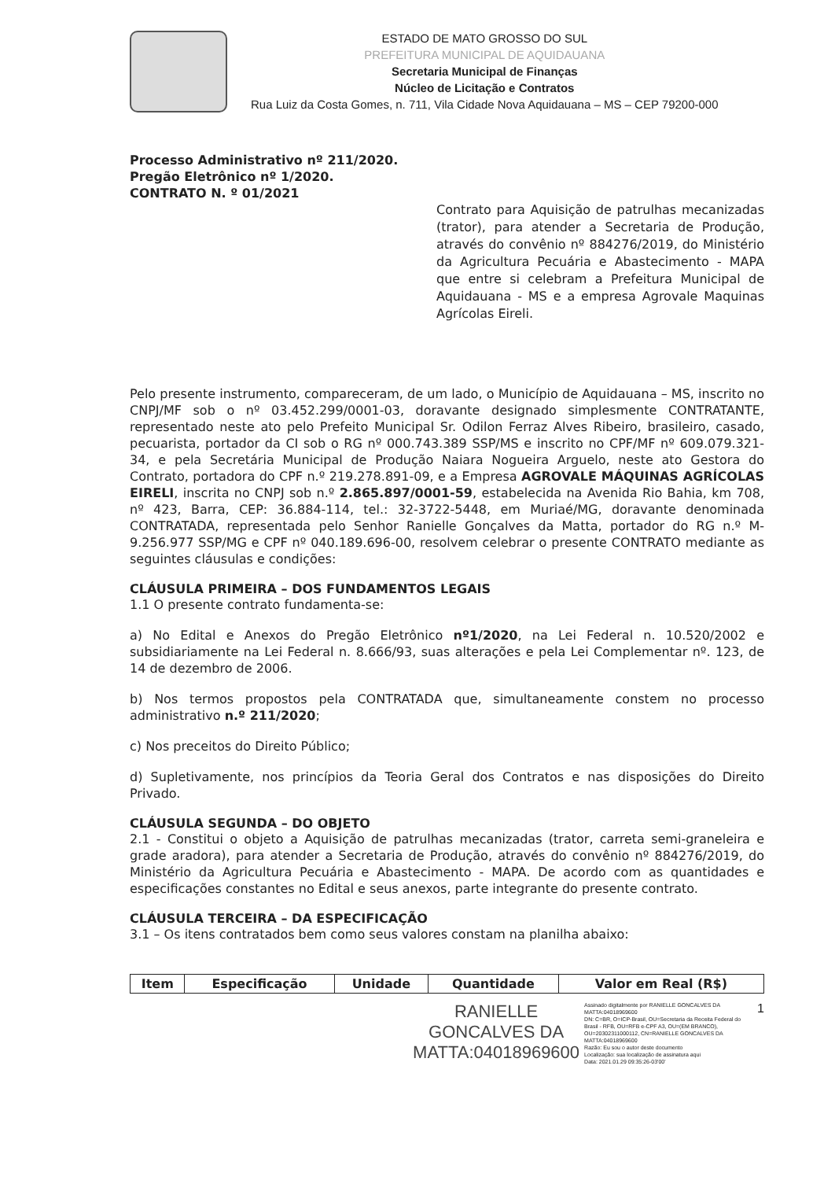ESTADO DE MATO GROSSO DO SUL
PREFEITURA MUNICIPAL DE AQUIDAUANA
Secretaria Municipal de Finanças
Núcleo de Licitação e Contratos
Rua Luiz da Costa Gomes, n. 711, Vila Cidade Nova Aquidauana – MS – CEP 79200-000
Processo Administrativo nº 211/2020.
Pregão Eletrônico nº 1/2020.
CONTRATO N. º 01/2021
Contrato para Aquisição de patrulhas mecanizadas (trator), para atender a Secretaria de Produção, através do convênio nº 884276/2019, do Ministério da Agricultura Pecuária e Abastecimento - MAPA que entre si celebram a Prefeitura Municipal de Aquidauana - MS e a empresa Agrovale Maquinas Agrícolas Eireli.
Pelo presente instrumento, compareceram, de um lado, o Município de Aquidauana – MS, inscrito no CNPJ/MF sob o nº 03.452.299/0001-03, doravante designado simplesmente CONTRATANTE, representado neste ato pelo Prefeito Municipal Sr. Odilon Ferraz Alves Ribeiro, brasileiro, casado, pecuarista, portador da CI sob o RG nº 000.743.389 SSP/MS e inscrito no CPF/MF nº 609.079.321-34, e pela Secretária Municipal de Produção Naiara Nogueira Arguelo, neste ato Gestora do Contrato, portadora do CPF n.º 219.278.891-09, e a Empresa AGROVALE MÁQUINAS AGRÍCOLAS EIRELI, inscrita no CNPJ sob n.º 2.865.897/0001-59, estabelecida na Avenida Rio Bahia, km 708, nº 423, Barra, CEP: 36.884-114, tel.: 32-3722-5448, em Muriaé/MG, doravante denominada CONTRATADA, representada pelo Senhor Ranielle Gonçalves da Matta, portador do RG n.º M-9.256.977 SSP/MG e CPF nº 040.189.696-00, resolvem celebrar o presente CONTRATO mediante as seguintes cláusulas e condições:
CLÁUSULA PRIMEIRA – DOS FUNDAMENTOS LEGAIS
1.1 O presente contrato fundamenta-se:
a) No Edital e Anexos do Pregão Eletrônico nº1/2020, na Lei Federal n. 10.520/2002 e subsidiariamente na Lei Federal n. 8.666/93, suas alterações e pela Lei Complementar nº. 123, de 14 de dezembro de 2006.
b) Nos termos propostos pela CONTRATADA que, simultaneamente constem no processo administrativo n.º 211/2020;
c) Nos preceitos do Direito Público;
d) Supletivamente, nos princípios da Teoria Geral dos Contratos e nas disposições do Direito Privado.
CLÁUSULA SEGUNDA – DO OBJETO
2.1 - Constitui o objeto a Aquisição de patrulhas mecanizadas (trator, carreta semi-graneleira e grade aradora), para atender a Secretaria de Produção, através do convênio nº 884276/2019, do Ministério da Agricultura Pecuária e Abastecimento - MAPA. De acordo com as quantidades e especificações constantes no Edital e seus anexos, parte integrante do presente contrato.
CLÁUSULA TERCEIRA – DA ESPECIFICAÇÃO
3.1 – Os itens contratados bem como seus valores constam na planilha abaixo:
| Item | Especificação | Unidade | Quantidade | Valor em Real (R$) |
| --- | --- | --- | --- | --- |
RANIELLE
GONCALVES DA
MATTA:04018969600
Assinado digitalmente por RANIELLE GONCALVES DA MATTA:04018969600
DN: C=BR, O=ICP-Brasil, OU=Secretaria da Receita Federal do Brasil - RFB, OU=RFB e-CPF A3, OU=(EM BRANCO), OU=20302311000112, CN=RANIELLE GONCALVES DA MATTA:04018969600
Razão: Eu sou o autor deste documento
Localização: sua localização de assinatura aqui
Data: 2021.01.29 09:35:26-03'00'
1